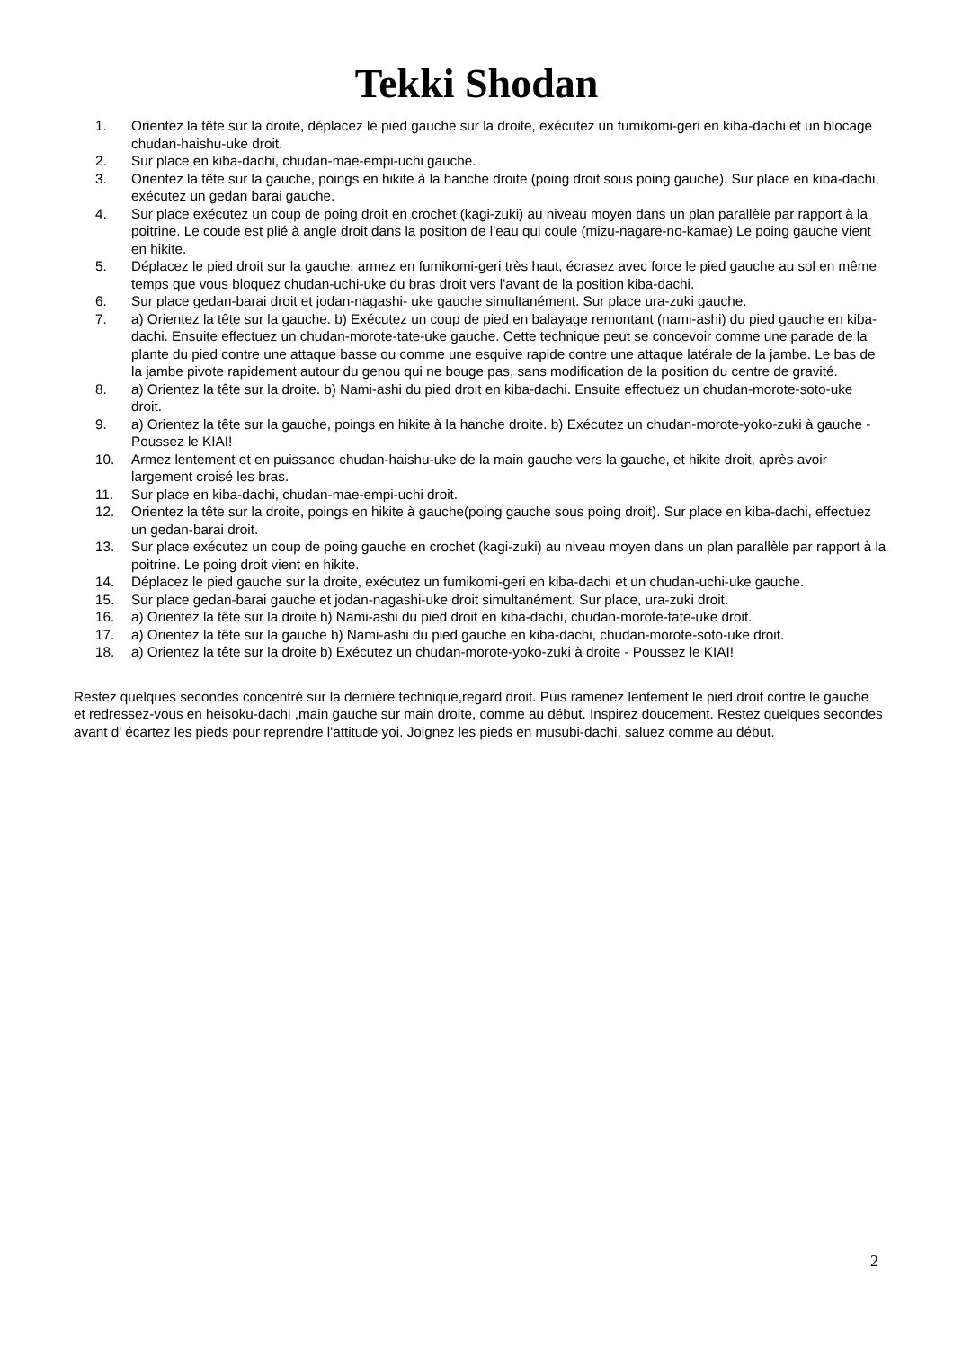Tekki Shodan
1. Orientez la tête sur la droite, déplacez le pied gauche sur la droite, exécutez un fumikomi-geri en kiba-dachi et un blocage chudan-haishu-uke droit.
2. Sur place en kiba-dachi, chudan-mae-empi-uchi gauche.
3. Orientez la tête sur la gauche, poings en hikite à la hanche droite (poing droit sous poing gauche). Sur place en kiba-dachi, exécutez un gedan barai gauche.
4. Sur place exécutez un coup de poing droit en crochet (kagi-zuki) au niveau moyen dans un plan parallèle par rapport à la poitrine. Le coude est plié à angle droit dans la position de l'eau qui coule (mizu-nagare-no-kamae) Le poing gauche vient en hikite.
5. Déplacez le pied droit sur la gauche, armez en fumikomi-geri très haut, écrasez avec force le pied gauche au sol en même temps que vous bloquez chudan-uchi-uke du bras droit vers l'avant de la position kiba-dachi.
6. Sur place gedan-barai droit et jodan-nagashi- uke gauche simultanément. Sur place ura-zuki gauche.
7. a) Orientez la tête sur la gauche. b) Exécutez un coup de pied en balayage remontant (nami-ashi) du pied gauche en kiba-dachi. Ensuite effectuez un chudan-morote-tate-uke gauche. Cette technique peut se concevoir comme une parade de la plante du pied contre une attaque basse ou comme une esquive rapide contre une attaque latérale de la jambe. Le bas de la jambe pivote rapidement autour du genou qui ne bouge pas, sans modification de la position du centre de gravité.
8. a) Orientez la tête sur la droite. b) Nami-ashi du pied droit en kiba-dachi. Ensuite effectuez un chudan-morote-soto-uke droit.
9. a) Orientez la tête sur la gauche, poings en hikite à la hanche droite. b) Exécutez un chudan-morote-yoko-zuki à gauche - Poussez le KIAI!
10. Armez lentement et en puissance chudan-haishu-uke de la main gauche vers la gauche, et hikite droit, après avoir largement croisé les bras.
11. Sur place en kiba-dachi, chudan-mae-empi-uchi droit.
12. Orientez la tête sur la droite, poings en hikite à gauche(poing gauche sous poing droit). Sur place en kiba-dachi, effectuez un gedan-barai droit.
13. Sur place exécutez un coup de poing gauche en crochet (kagi-zuki) au niveau moyen dans un plan parallèle par rapport à la poitrine. Le poing droit vient en hikite.
14. Déplacez le pied gauche sur la droite, exécutez un fumikomi-geri en kiba-dachi et un chudan-uchi-uke gauche.
15. Sur place gedan-barai gauche et jodan-nagashi-uke droit simultanément. Sur place, ura-zuki droit.
16. a) Orientez la tête sur la droite b) Nami-ashi du pied droit en kiba-dachi, chudan-morote-tate-uke droit.
17. a) Orientez la tête sur la gauche b) Nami-ashi du pied gauche en kiba-dachi, chudan-morote-soto-uke droit.
18. a) Orientez la tête sur la droite b) Exécutez un chudan-morote-yoko-zuki à droite - Poussez le KIAI!
Restez quelques secondes concentré sur la dernière technique,regard droit. Puis ramenez lentement le pied droit contre le gauche et redressez-vous en heisoku-dachi ,main gauche sur main droite, comme au début. Inspirez doucement. Restez quelques secondes avant d' écartez les pieds pour reprendre l'attitude yoi. Joignez les pieds en musubi-dachi, saluez comme au début.
2